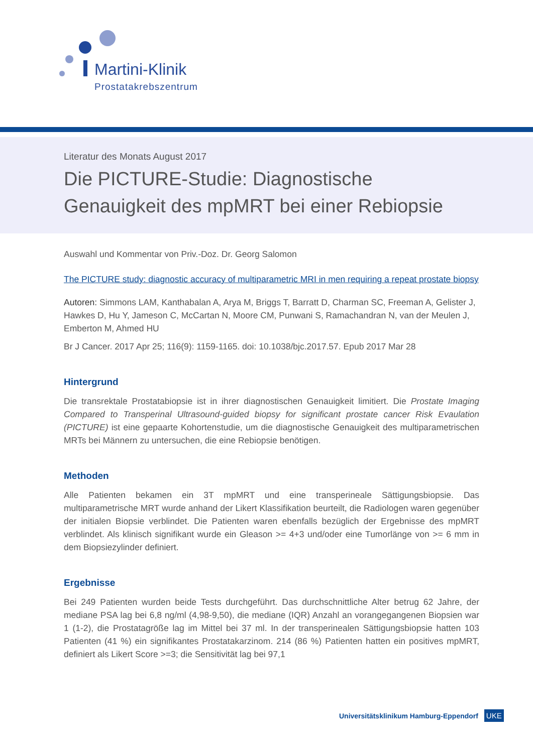Martini-Klinik
Prostatakrebszentrum
Literatur des Monats August 2017
Die PICTURE-Studie: Diagnostische Genauigkeit des mpMRT bei einer Rebiopsie
Auswahl und Kommentar von Priv.-Doz. Dr. Georg Salomon
The PICTURE study: diagnostic accuracy of multiparametric MRI in men requiring a repeat prostate biopsy
Autoren: Simmons LAM, Kanthabalan A, Arya M, Briggs T, Barratt D, Charman SC, Freeman A, Gelister J, Hawkes D, Hu Y, Jameson C, McCartan N, Moore CM, Punwani S, Ramachandran N, van der Meulen J, Emberton M, Ahmed HU
Br J Cancer. 2017 Apr 25; 116(9): 1159-1165. doi: 10.1038/bjc.2017.57. Epub 2017 Mar 28
Hintergrund
Die transrektale Prostatabiopsie ist in ihrer diagnostischen Genauigkeit limitiert. Die Prostate Imaging Compared to Transperinal Ultrasound-guided biopsy for significant prostate cancer Risk Evaulation (PICTURE) ist eine gepaarte Kohortenstudie, um die diagnostische Genauigkeit des multiparametrischen MRTs bei Männern zu untersuchen, die eine Rebiopsie benötigen.
Methoden
Alle Patienten bekamen ein 3T mpMRT und eine transperineale Sättigungsbiopsie. Das multiparametrische MRT wurde anhand der Likert Klassifikation beurteilt, die Radiologen waren gegenüber der initialen Biopsie verblindet. Die Patienten waren ebenfalls bezüglich der Ergebnisse des mpMRT verblindet. Als klinisch signifikant wurde ein Gleason >= 4+3 und/oder eine Tumorlänge von >= 6 mm in dem Biopsiezylinder definiert.
Ergebnisse
Bei 249 Patienten wurden beide Tests durchgeführt. Das durchschnittliche Alter betrug 62 Jahre, der mediane PSA lag bei 6,8 ng/ml (4,98-9,50), die mediane (IQR) Anzahl an vorangegangenen Biopsien war 1 (1-2), die Prostatagröße lag im Mittel bei 37 ml. In der transperinealen Sättigungsbiopsie hatten 103 Patienten (41 %) ein signifikantes Prostatakarzinom. 214 (86 %) Patienten hatten ein positives mpMRT, definiert als Likert Score >=3; die Sensitivität lag bei 97,1
Universitätsklinikum Hamburg-Eppendorf UKE